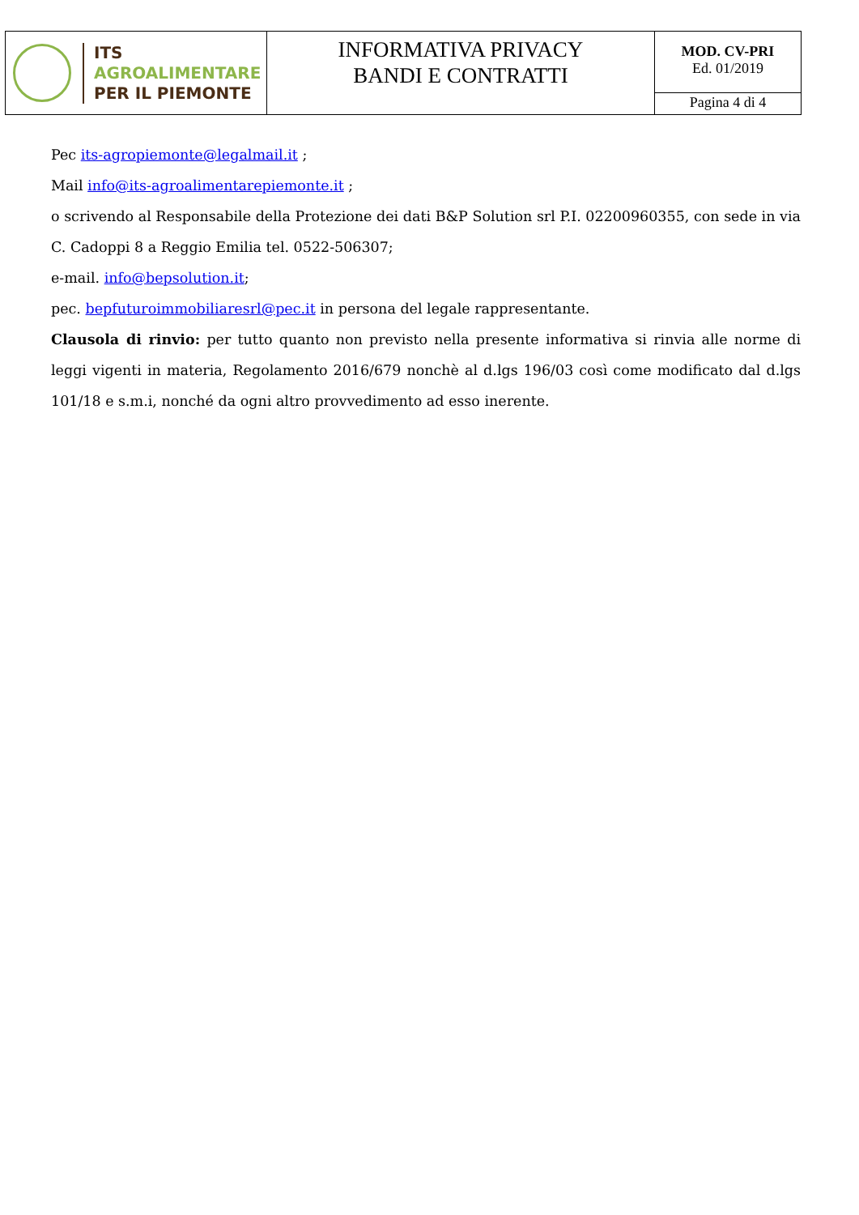| ITS AGROALIMENTARE PER IL PIEMONTE | INFORMATIVA PRIVACY BANDI E CONTRATTI | MOD. CV-PRI Ed. 01/2019 |
| | | Pagina 4 di 4 |
Pec its-agropiemonte@legalmail.it ;
Mail info@its-agroalimentarepiemonte.it ;
o scrivendo al Responsabile della Protezione dei dati B&P Solution srl P.I. 02200960355, con sede in via C. Cadoppi 8 a Reggio Emilia tel. 0522-506307;
e-mail. info@bepsolution.it;
pec. bepfuturoimmobiliaresrl@pec.it in persona del legale rappresentante.
Clausola di rinvio: per tutto quanto non previsto nella presente informativa si rinvia alle norme di leggi vigenti in materia, Regolamento 2016/679 nonchè al d.lgs 196/03 così come modificato dal d.lgs 101/18 e s.m.i, nonché da ogni altro provvedimento ad esso inerente.